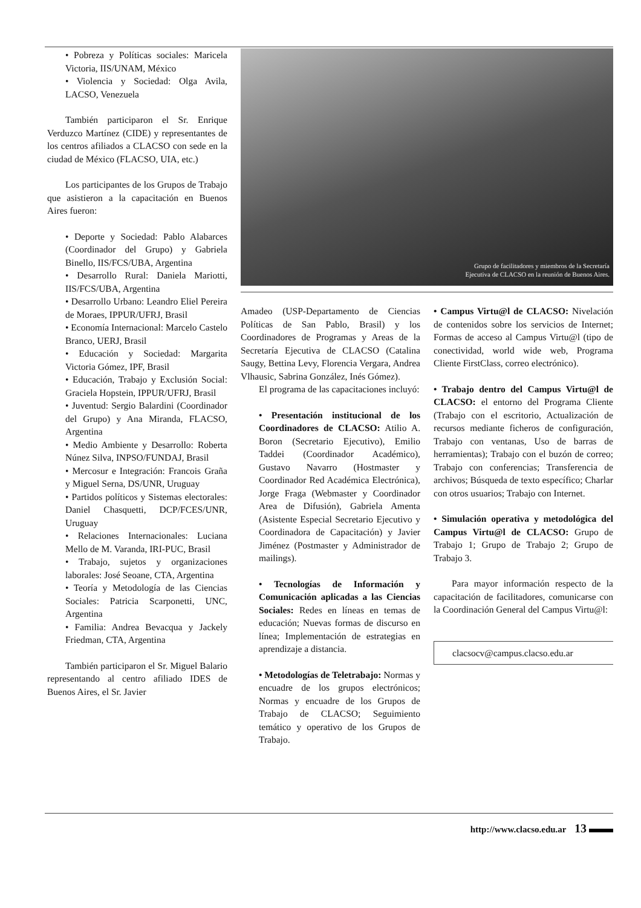• Pobreza y Políticas sociales: Maricela Victoria, IIS/UNAM, México
• Violencia y Sociedad: Olga Avila, LACSO, Venezuela
También participaron el Sr. Enrique Verduzco Martínez (CIDE) y representantes de los centros afiliados a CLACSO con sede en la ciudad de México (FLACSO, UIA, etc.)
Los participantes de los Grupos de Trabajo que asistieron a la capacitación en Buenos Aires fueron:
• Deporte y Sociedad: Pablo Alabarces (Coordinador del Grupo) y Gabriela Binello, IIS/FCS/UBA, Argentina
• Desarrollo Rural: Daniela Mariotti, IIS/FCS/UBA, Argentina
• Desarrollo Urbano: Leandro Eliel Pereira de Moraes, IPPUR/UFRJ, Brasil
• Economía Internacional: Marcelo Castelo Branco, UERJ, Brasil
• Educación y Sociedad: Margarita Victoria Gómez, IPF, Brasil
• Educación, Trabajo y Exclusión Social: Graciela Hopstein, IPPUR/UFRJ, Brasil
• Juventud: Sergio Balardini (Coordinador del Grupo) y Ana Miranda, FLACSO, Argentina
• Medio Ambiente y Desarrollo: Roberta Núnez Silva, INPSO/FUNDAJ, Brasil
• Mercosur e Integración: Francois Graña y Miguel Serna, DS/UNR, Uruguay
• Partidos políticos y Sistemas electorales: Daniel Chasquetti, DCP/FCES/UNR, Uruguay
• Relaciones Internacionales: Luciana Mello de M. Varanda, IRI-PUC, Brasil
• Trabajo, sujetos y organizaciones laborales: José Seoane, CTA, Argentina
• Teoría y Metodología de las Ciencias Sociales: Patricia Scarponetti, UNC, Argentina
• Familia: Andrea Bevacqua y Jackely Friedman, CTA, Argentina
También participaron el Sr. Miguel Balario representando al centro afiliado IDES de Buenos Aires, el Sr. Javier
Grupo de facilitadores y miembros de la Secretaría
Ejecutiva de CLACSO en la reunión de Buenos Aires.
Amadeo (USP-Departamento de Ciencias Políticas de San Pablo, Brasil) y los Coordinadores de Programas y Areas de la Secretaría Ejecutiva de CLACSO (Catalina Saugy, Bettina Levy, Florencia Vergara, Andrea Vlhausic, Sabrina González, Inés Gómez).
El programa de las capacitaciones incluyó:
• Presentación institucional de los Coordinadores de CLACSO: Atilio A. Boron (Secretario Ejecutivo), Emilio Taddei (Coordinador Académico), Gustavo Navarro (Hostmaster y Coordinador Red Académica Electrónica), Jorge Fraga (Webmaster y Coordinador Area de Difusión), Gabriela Amenta (Asistente Especial Secretario Ejecutivo y Coordinadora de Capacitación) y Javier Jiménez (Postmaster y Administrador de mailings).
• Tecnologías de Información y Comunicación aplicadas a las Ciencias Sociales: Redes en líneas en temas de educación; Nuevas formas de discurso en línea; Implementación de estrategias en aprendizaje a distancia.
• Metodologías de Teletrabajo: Normas y encuadre de los grupos electrónicos; Normas y encuadre de los Grupos de Trabajo de CLACSO; Seguimiento temático y operativo de los Grupos de Trabajo.
• Campus Virtu@l de CLACSO: Nivelación de contenidos sobre los servicios de Internet; Formas de acceso al Campus Virtu@l (tipo de conectividad, world wide web, Programa Cliente FirstClass, correo electrónico).
• Trabajo dentro del Campus Virtu@l de CLACSO: el entorno del Programa Cliente (Trabajo con el escritorio, Actualización de recursos mediante ficheros de configuración, Trabajo con ventanas, Uso de barras de herramientas); Trabajo con el buzón de correo; Trabajo con conferencias; Transferencia de archivos; Búsqueda de texto específico; Charlar con otros usuarios; Trabajo con Internet.
• Simulación operativa y metodológica del Campus Virtu@l de CLACSO: Grupo de Trabajo 1; Grupo de Trabajo 2; Grupo de Trabajo 3.
Para mayor información respecto de la capacitación de facilitadores, comunicarse con la Coordinación General del Campus Virtu@l:
clacsocv@campus.clacso.edu.ar
http://www.clacso.edu.ar 13